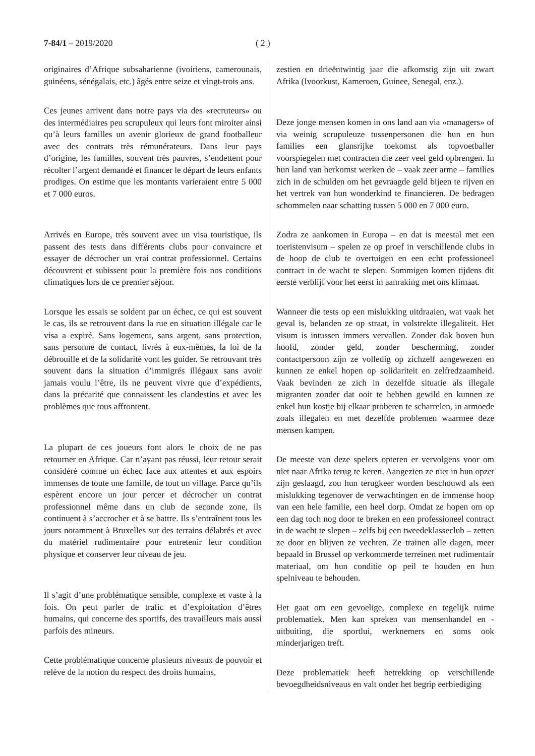7-84/1 – 2019/2020 ( 2 )
originaires d’Afrique subsaharienne (ivoiriens, camerounais, guinéens, sénégalais, etc.) âgés entre seize et vingt-trois ans.
Ces jeunes arrivent dans notre pays via des «recruteurs» ou des intermédiaires peu scrupuleux qui leurs font miroiter ainsi qu’à leurs familles un avenir glorieux de grand footballeur avec des contrats très rémunérateurs. Dans leur pays d’origine, les familles, souvent très pauvres, s’endettent pour récolter l’argent demandé et financer le départ de leurs enfants prodiges. On estime que les montants varieraient entre 5 000 et 7 000 euros.
Arrivés en Europe, très souvent avec un visa touristique, ils passent des tests dans différents clubs pour convaincre et essayer de décrocher un vrai contrat professionnel. Certains découvrent et subissent pour la première fois nos conditions climatiques lors de ce premier séjour.
Lorsque les essais se soldent par un échec, ce qui est souvent le cas, ils se retrouvent dans la rue en situation illégale car le visa a expiré. Sans logement, sans argent, sans protection, sans personne de contact, livrés à eux-mêmes, la loi de la débrouille et de la solidarité vont les guider. Se retrouvant très souvent dans la situation d’immigrés illégaux sans avoir jamais voulu l’être, ils ne peuvent vivre que d’expédients, dans la précarité que connaissent les clandestins et avec les problèmes que tous affrontent.
La plupart de ces joueurs font alors le choix de ne pas retourner en Afrique. Car n’ayant pas réussi, leur retour serait considéré comme un échec face aux attentes et aux espoirs immenses de toute une famille, de tout un village. Parce qu’ils espèrent encore un jour percer et décrocher un contrat professionnel même dans un club de seconde zone, ils continuent à s’accrocher et à se battre. Ils s’entraînent tous les jours notamment à Bruxelles sur des terrains délabrés et avec du matériel rudimentaire pour entretenir leur condition physique et conserver leur niveau de jeu.
Il s’agit d’une problématique sensible, complexe et vaste à la fois. On peut parler de trafic et d’exploitation d’êtres humains, qui concerne des sportifs, des travailleurs mais aussi parfois des mineurs.
Cette problématique concerne plusieurs niveaux de pouvoir et relève de la notion du respect des droits humains,
zestien en drieëntwintig jaar die afkomstig zijn uit zwart Afrika (Ivoorkust, Kameroen, Guinee, Senegal, enz.).
Deze jonge mensen komen in ons land aan via «managers» of via weinig scrupuleuze tussenpersonen die hun en hun families een glansrijke toekomst als topvoetballer voorspiegelen met contracten die zeer veel geld opbrengen. In hun land van herkomst werken de – vaak zeer arme – families zich in de schulden om het gevraagde geld bijeen te rijven en het vertrek van hun wonderkind te financieren. De bedragen schommelen naar schatting tussen 5 000 en 7 000 euro.
Zodra ze aankomen in Europa – en dat is meestal met een toeristenvisum – spelen ze op proef in verschillende clubs in de hoop de club te overtuigen en een echt professioneel contract in de wacht te slepen. Sommigen komen tijdens dit eerste verblijf voor het eerst in aanraking met ons klimaat.
Wanneer die tests op een mislukking uitdraaien, wat vaak het geval is, belanden ze op straat, in volstrekte illegaliteit. Het visum is intussen immers vervallen. Zonder dak boven hun hoofd, zonder geld, zonder bescherming, zonder contactpersoon zijn ze volledig op zichzelf aangewezen en kunnen ze enkel hopen op solidariteit en zelfredzaamheid. Vaak bevinden ze zich in dezelfde situatie als illegale migranten zonder dat ooit te hebben gewild en kunnen ze enkel hun kostje bij elkaar proberen te scharrelen, in armoede zoals illegalen en met dezelfde problemen waarmee deze mensen kampen.
De meeste van deze spelers opteren er vervolgens voor om niet naar Afrika terug te keren. Aangezien ze niet in hun opzet zijn geslaagd, zou hun terugkeer worden beschouwd als een mislukking tegenover de verwachtingen en de immense hoop van een hele familie, een heel dorp. Omdat ze hopen om op een dag toch nog door te breken en een professioneel contract in de wacht te slepen – zelfs bij een tweedeklasseclub – zetten ze door en blijven ze vechten. Ze trainen alle dagen, meer bepaald in Brussel op verkommerde terreinen met rudimentair materiaal, om hun conditie op peil te houden en hun spelniveau te behouden.
Het gaat om een gevoelige, complexe en tegelijk ruime problematiek. Men kan spreken van mensenhandel en -uitbuiting, die sportlui, werknemers en soms ook minderjarigen treft.
Deze problematiek heeft betrekking op verschillende bevoegdheidsniveaus en valt onder het begrip eerbiediging